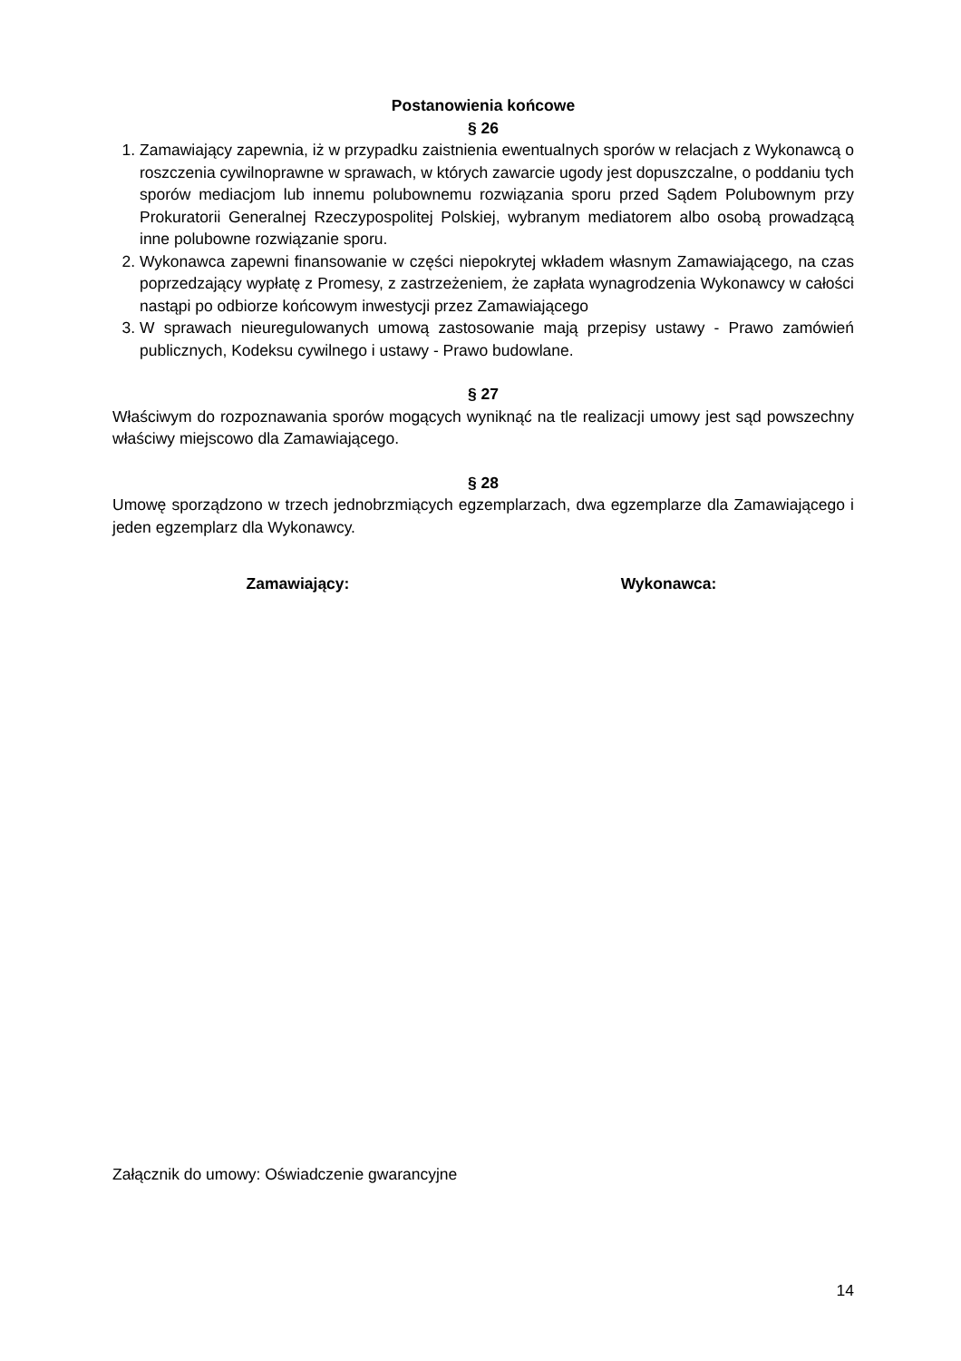Postanowienia końcowe
§ 26
1. Zamawiający zapewnia, iż w przypadku zaistnienia ewentualnych sporów w relacjach z Wykonawcą o roszczenia cywilnoprawne w sprawach, w których zawarcie ugody jest dopuszczalne, o poddaniu tych sporów mediacjom lub innemu polubownemu rozwiązania sporu przed Sądem Polubownym przy Prokuratorii Generalnej Rzeczypospolitej Polskiej, wybranym mediatorem albo osobą prowadzącą inne polubowne rozwiązanie sporu.
2. Wykonawca zapewni finansowanie w części niepokrytej wkładem własnym Zamawiającego, na czas poprzedzający wypłatę z Promesy, z zastrzeżeniem, że zapłata wynagrodzenia Wykonawcy w całości nastąpi po odbiorze końcowym inwestycji przez Zamawiającego
3. W sprawach nieuregulowanych umową zastosowanie mają przepisy ustawy - Prawo zamówień publicznych, Kodeksu cywilnego i ustawy - Prawo budowlane.
§ 27
Właściwym do rozpoznawania sporów mogących wyniknąć na tle realizacji umowy jest sąd powszechny właściwy miejscowo dla Zamawiającego.
§ 28
Umowę sporządzono w trzech jednobrzmiących egzemplarzach, dwa egzemplarze dla Zamawiającego i jeden egzemplarz dla Wykonawcy.
Zamawiający: Wykonawca:
Załącznik do umowy: Oświadczenie gwarancyjne
14